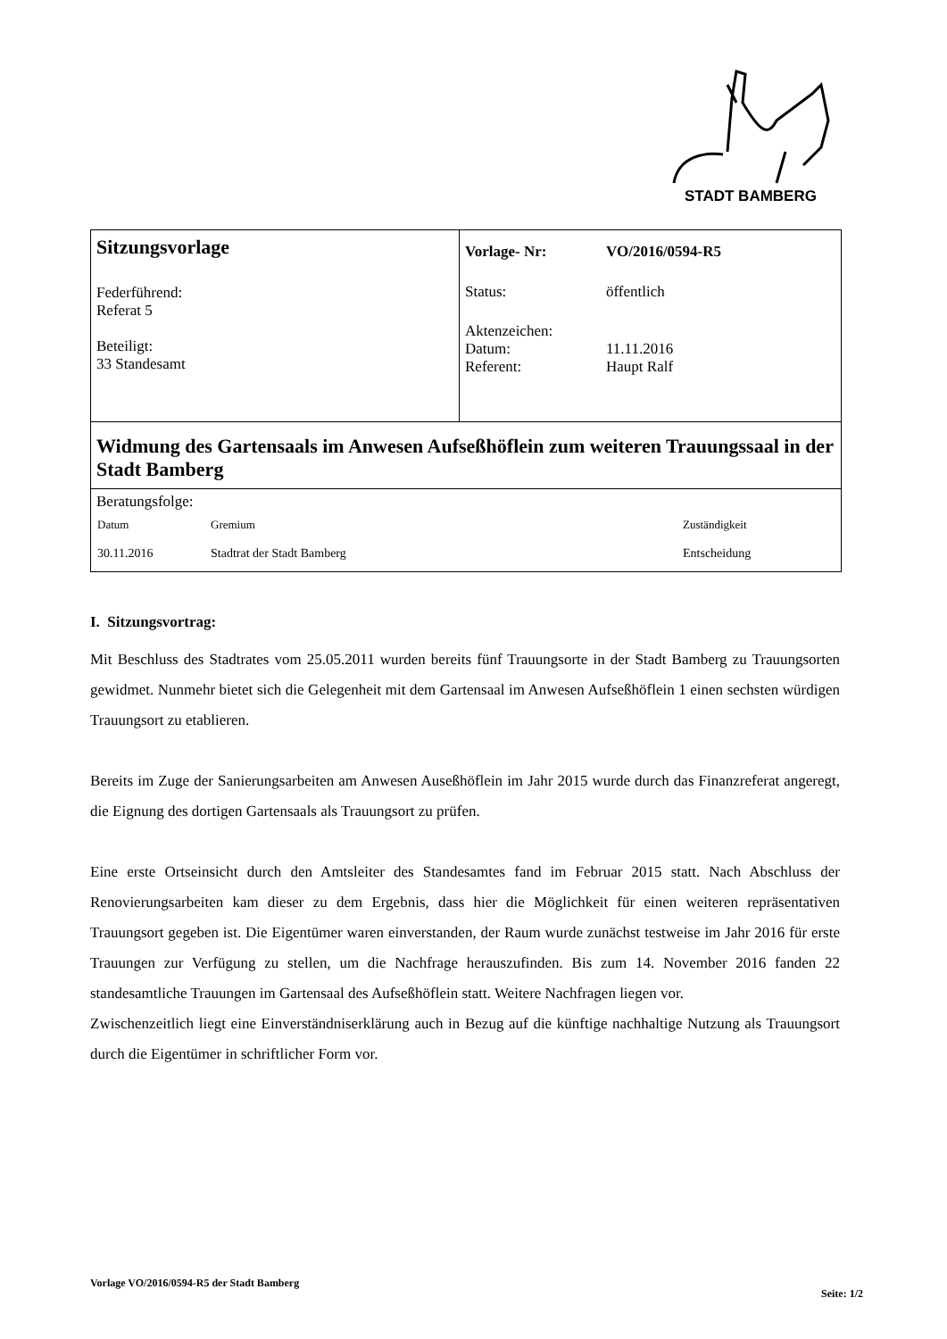STADT BAMBERG
Sitzungsvorlage
Federführend:
Referat 5
Beteiligt:
33 Standesamt
| Vorlage- Nr: | VO/2016/0594-R5 |
| Status: | öffentlich |
| Aktenzeichen: | |
| Datum: | 11.11.2016 |
| Referent: | Haupt Ralf |
Widmung des Gartensaals im Anwesen Aufseßhöflein zum weiteren Trauungssaal in der Stadt Bamberg
Beratungsfolge:
| Datum | Gremium | Zuständigkeit |
| --- | --- | --- |
| 30.11.2016 | Stadtrat der Stadt Bamberg | Entscheidung |
I. Sitzungsvortrag:
Mit Beschluss des Stadtrates vom 25.05.2011 wurden bereits fünf Trauungsorte in der Stadt Bamberg zu Trauungsorten gewidmet. Nunmehr bietet sich die Gelegenheit mit dem Gartensaal im Anwesen Aufseßhöflein 1 einen sechsten würdigen Trauungsort zu etablieren.
Bereits im Zuge der Sanierungsarbeiten am Anwesen Auseßhöflein im Jahr 2015 wurde durch das Finanzreferat angeregt, die Eignung des dortigen Gartensaals als Trauungsort zu prüfen.
Eine erste Ortseinsicht durch den Amtsleiter des Standesamtes fand im Februar 2015 statt. Nach Abschluss der Renovierungsarbeiten kam dieser zu dem Ergebnis, dass hier die Möglichkeit für einen weiteren repräsentativen Trauungsort gegeben ist. Die Eigentümer waren einverstanden, der Raum wurde zunächst testweise im Jahr 2016 für erste Trauungen zur Verfügung zu stellen, um die Nachfrage herauszufinden. Bis zum 14. November 2016 fanden 22 standesamtliche Trauungen im Gartensaal des Aufseßhöflein statt. Weitere Nachfragen liegen vor.
Zwischenzeitlich liegt eine Einverständniserklärung auch in Bezug auf die künftige nachhaltige Nutzung als Trauungsort durch die Eigentümer in schriftlicher Form vor.
Vorlage VO/2016/0594-R5 der Stadt Bamberg Seite: 1/2